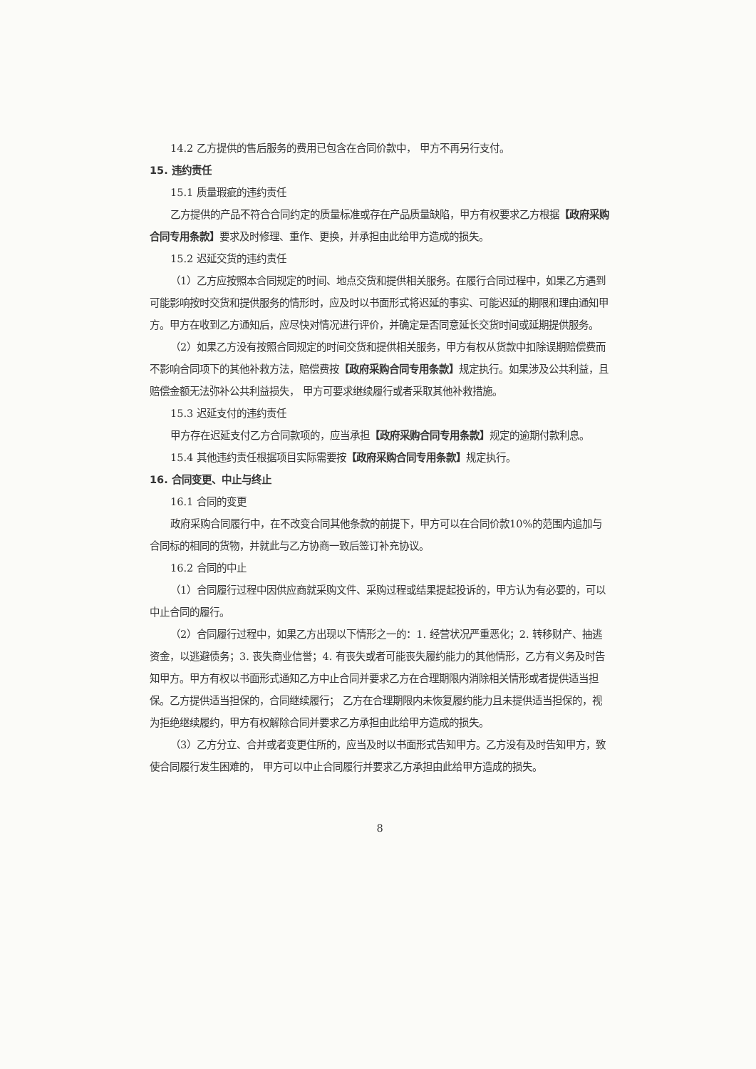14.2 乙方提供的售后服务的费用已包含在合同价款中， 甲方不再另行支付。
15. 违约责任
15.1 质量瑕疵的违约责任
乙方提供的产品不符合合同约定的质量标准或存在产品质量缺陷，甲方有权要求乙方根据【政府采购合同专用条款】要求及时修理、重作、更换，并承担由此给甲方造成的损失。
15.2 迟延交货的违约责任
（1）乙方应按照本合同规定的时间、地点交货和提供相关服务。在履行合同过程中，如果乙方遇到可能影响按时交货和提供服务的情形时，应及时以书面形式将迟延的事实、可能迟延的期限和理由通知甲方。甲方在收到乙方通知后，应尽快对情况进行评价，并确定是否同意延长交货时间或延期提供服务。
（2）如果乙方没有按照合同规定的时间交货和提供相关服务，甲方有权从货款中扣除误期赔偿费而不影响合同项下的其他补救方法，赔偿费按【政府采购合同专用条款】规定执行。如果涉及公共利益，且赔偿金额无法弥补公共利益损失， 甲方可要求继续履行或者采取其他补救措施。
15.3 迟延支付的违约责任
甲方存在迟延支付乙方合同款项的，应当承担【政府采购合同专用条款】规定的逾期付款利息。
15.4 其他违约责任根据项目实际需要按【政府采购合同专用条款】规定执行。
16. 合同变更、中止与终止
16.1 合同的变更
政府采购合同履行中，在不改变合同其他条款的前提下，甲方可以在合同价款10%的范围内追加与合同标的相同的货物，并就此与乙方协商一致后签订补充协议。
16.2 合同的中止
（1）合同履行过程中因供应商就采购文件、采购过程或结果提起投诉的，甲方认为有必要的，可以中止合同的履行。
（2）合同履行过程中，如果乙方出现以下情形之一的：1. 经营状况严重恶化；2. 转移财产、抽逃资金，以逃避债务；3. 丧失商业信誉；4. 有丧失或者可能丧失履约能力的其他情形，乙方有义务及时告知甲方。甲方有权以书面形式通知乙方中止合同并要求乙方在合理期限内消除相关情形或者提供适当担保。乙方提供适当担保的，合同继续履行； 乙方在合理期限内未恢复履约能力且未提供适当担保的，视为拒绝继续履约，甲方有权解除合同并要求乙方承担由此给甲方造成的损失。
（3）乙方分立、合并或者变更住所的，应当及时以书面形式告知甲方。乙方没有及时告知甲方，致使合同履行发生困难的， 甲方可以中止合同履行并要求乙方承担由此给甲方造成的损失。
8